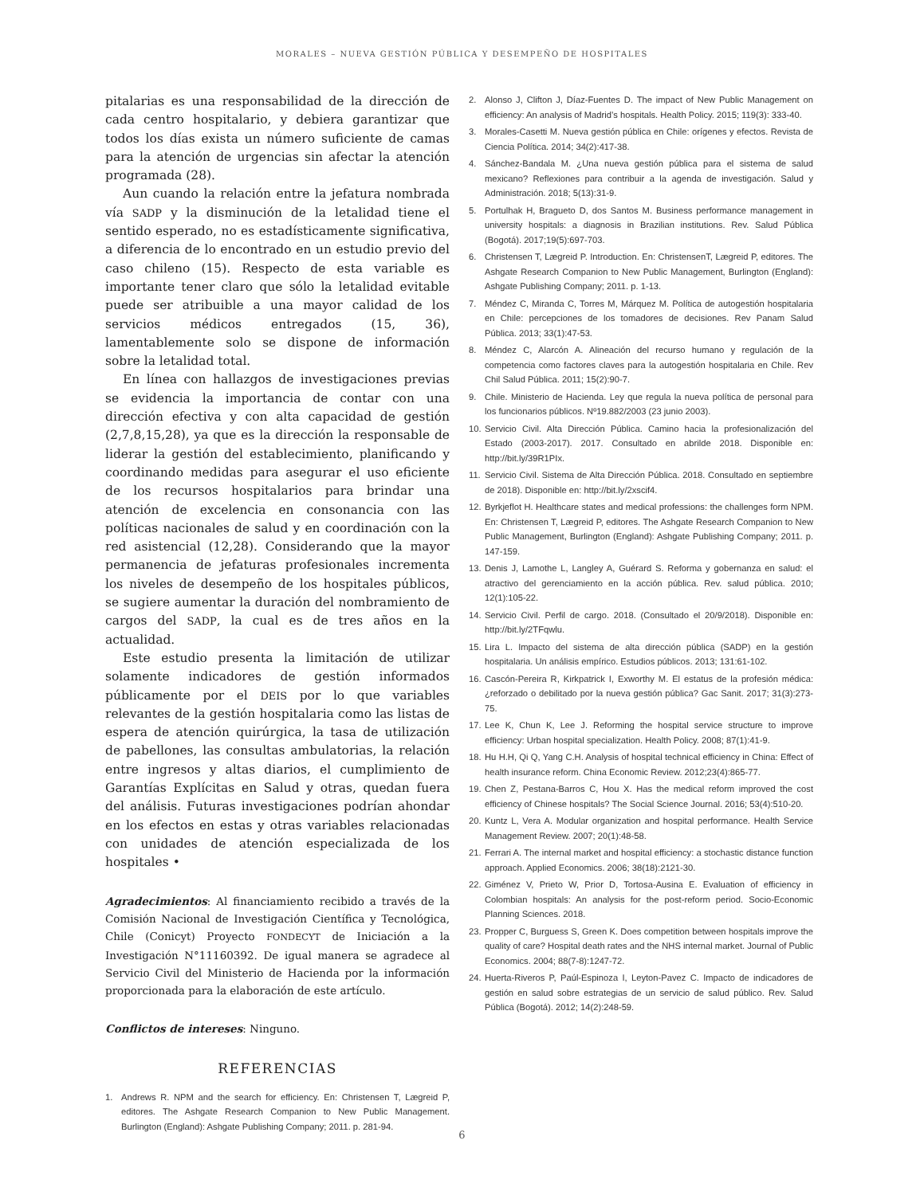MORALES – NUEVA GESTIÓN PÚBLICA Y DESEMPEÑO DE HOSPITALES
pitalarias es una responsabilidad de la dirección de cada centro hospitalario, y debiera garantizar que todos los días exista un número suficiente de camas para la atención de urgencias sin afectar la atención programada (28).
Aun cuando la relación entre la jefatura nombrada vía SADP y la disminución de la letalidad tiene el sentido esperado, no es estadísticamente significativa, a diferencia de lo encontrado en un estudio previo del caso chileno (15). Respecto de esta variable es importante tener claro que sólo la letalidad evitable puede ser atribuible a una mayor calidad de los servicios médicos entregados (15, 36), lamentablemente solo se dispone de información sobre la letalidad total.
En línea con hallazgos de investigaciones previas se evidencia la importancia de contar con una dirección efectiva y con alta capacidad de gestión (2,7,8,15,28), ya que es la dirección la responsable de liderar la gestión del establecimiento, planificando y coordinando medidas para asegurar el uso eficiente de los recursos hospitalarios para brindar una atención de excelencia en consonancia con las políticas nacionales de salud y en coordinación con la red asistencial (12,28). Considerando que la mayor permanencia de jefaturas profesionales incrementa los niveles de desempeño de los hospitales públicos, se sugiere aumentar la duración del nombramiento de cargos del SADP, la cual es de tres años en la actualidad.
Este estudio presenta la limitación de utilizar solamente indicadores de gestión informados públicamente por el DEIS por lo que variables relevantes de la gestión hospitalaria como las listas de espera de atención quirúrgica, la tasa de utilización de pabellones, las consultas ambulatorias, la relación entre ingresos y altas diarios, el cumplimiento de Garantías Explícitas en Salud y otras, quedan fuera del análisis. Futuras investigaciones podrían ahondar en los efectos en estas y otras variables relacionadas con unidades de atención especializada de los hospitales •
Agradecimientos: Al financiamiento recibido a través de la Comisión Nacional de Investigación Científica y Tecnológica, Chile (Conicyt) Proyecto FONDECYT de Iniciación a la Investigación N°11160392. De igual manera se agradece al Servicio Civil del Ministerio de Hacienda por la información proporcionada para la elaboración de este artículo.
Conflictos de intereses: Ninguno.
REFERENCIAS
1. Andrews R. NPM and the search for efficiency. En: Christensen T, Lægreid P, editores. The Ashgate Research Companion to New Public Management. Burlington (England): Ashgate Publishing Company; 2011. p. 281-94.
2. Alonso J, Clifton J, Díaz-Fuentes D. The impact of New Public Management on efficiency: An analysis of Madrid’s hospitals. Health Policy. 2015; 119(3): 333-40.
3. Morales-Casetti M. Nueva gestión pública en Chile: orígenes y efectos. Revista de Ciencia Política. 2014; 34(2):417-38.
4. Sánchez-Bandala M. ¿Una nueva gestión pública para el sistema de salud mexicano? Reflexiones para contribuir a la agenda de investigación. Salud y Administración. 2018; 5(13):31-9.
5. Portulhak H, Bragueto D, dos Santos M. Business performance management in university hospitals: a diagnosis in Brazilian institutions. Rev. Salud Pública (Bogotá). 2017;19(5):697-703.
6. Christensen T, Lægreid P. Introduction. En: ChristensenT, Lægreid P, editores. The Ashgate Research Companion to New Public Management, Burlington (England): Ashgate Publishing Company; 2011. p. 1-13.
7. Méndez C, Miranda C, Torres M, Márquez M. Política de autogestión hospitalaria en Chile: percepciones de los tomadores de decisiones. Rev Panam Salud Pública. 2013; 33(1):47-53.
8. Méndez C, Alarcón A. Alineación del recurso humano y regulación de la competencia como factores claves para la autogestión hospitalaria en Chile. Rev Chil Salud Pública. 2011; 15(2):90-7.
9. Chile. Ministerio de Hacienda. Ley que regula la nueva política de personal para los funcionarios públicos. Nº19.882/2003 (23 junio 2003).
10. Servicio Civil. Alta Dirección Pública. Camino hacia la profesionalización del Estado (2003-2017). 2017. Consultado en abrilde 2018. Disponible en: http://bit.ly/39R1PIx.
11. Servicio Civil. Sistema de Alta Dirección Pública. 2018. Consultado en septiembre de 2018). Disponible en: http://bit.ly/2xscif4.
12. Byrkjeflot H. Healthcare states and medical professions: the challenges form NPM. En: Christensen T, Lægreid P, editores. The Ashgate Research Companion to New Public Management, Burlington (England): Ashgate Publishing Company; 2011. p. 147-159.
13. Denis J, Lamothe L, Langley A, Guérard S. Reforma y gobernanza en salud: el atractivo del gerenciamiento en la acción pública. Rev. salud pública. 2010; 12(1):105-22.
14. Servicio Civil. Perfil de cargo. 2018. (Consultado el 20/9/2018). Disponible en: http://bit.ly/2TFqwlu.
15. Lira L. Impacto del sistema de alta dirección pública (SADP) en la gestión hospitalaria. Un análisis empírico. Estudios públicos. 2013; 131:61-102.
16. Cascón-Pereira R, Kirkpatrick I, Exworthy M. El estatus de la profesión médica: ¿reforzado o debilitado por la nueva gestión pública? Gac Sanit. 2017; 31(3):273-75.
17. Lee K, Chun K, Lee J. Reforming the hospital service structure to improve efficiency: Urban hospital specialization. Health Policy. 2008; 87(1):41-9.
18. Hu H.H, Qi Q, Yang C.H. Analysis of hospital technical efficiency in China: Effect of health insurance reform. China Economic Review. 2012;23(4):865-77.
19. Chen Z, Pestana-Barros C, Hou X. Has the medical reform improved the cost efficiency of Chinese hospitals? The Social Science Journal. 2016; 53(4):510-20.
20. Kuntz L, Vera A. Modular organization and hospital performance. Health Service Management Review. 2007; 20(1):48-58.
21. Ferrari A. The internal market and hospital efficiency: a stochastic distance function approach. Applied Economics. 2006; 38(18):2121-30.
22. Giménez V, Prieto W, Prior D, Tortosa-Ausina E. Evaluation of efficiency in Colombian hospitals: An analysis for the post-reform period. Socio-Economic Planning Sciences. 2018.
23. Propper C, Burguess S, Green K. Does competition between hospitals improve the quality of care? Hospital death rates and the NHS internal market. Journal of Public Economics. 2004; 88(7-8):1247-72.
24. Huerta-Riveros P, Paúl-Espinoza I, Leyton-Pavez C. Impacto de indicadores de gestión en salud sobre estrategias de un servicio de salud público. Rev. Salud Pública (Bogotá). 2012; 14(2):248-59.
6